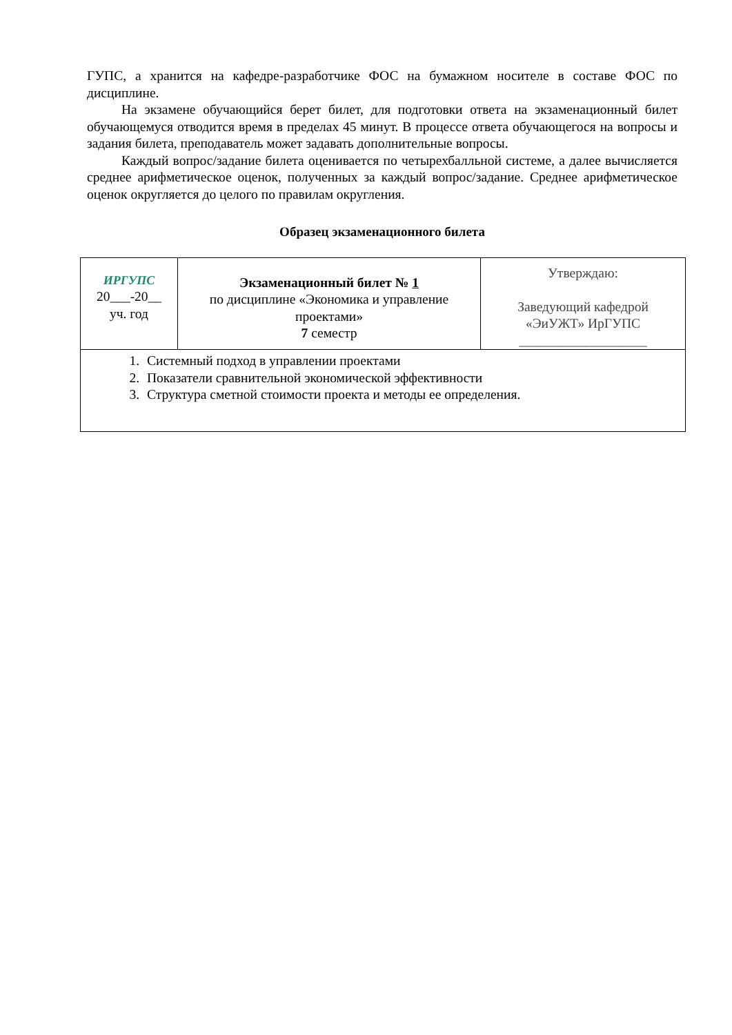ГУПС, а хранится на кафедре-разработчике ФОС на бумажном носителе в составе ФОС по дисциплине.
На экзамене обучающийся берет билет, для подготовки ответа на экзаменационный билет обучающемуся отводится время в пределах 45 минут. В процессе ответа обучающегося на вопросы и задания билета, преподаватель может задавать дополнительные вопросы.
Каждый вопрос/задание билета оценивается по четырехбалльной системе, а далее вычисляется среднее арифметическое оценок, полученных за каждый вопрос/задание. Среднее арифметическое оценок округляется до целого по правилам округления.
Образец экзаменационного билета
| ИРГУПС 20___-20__ уч. год | Экзаменационный билет № 1 по дисциплине «Экономика и управление проектами» 7 семестр | Утверждаю: Заведующий кафедрой «ЭиУЖТ» ИрГУПС ___________________ |
| 1. Системный подход в управлении проектами 2. Показатели сравнительной экономической эффективности 3. Структура сметной стоимости проекта и методы ее определения. | | |